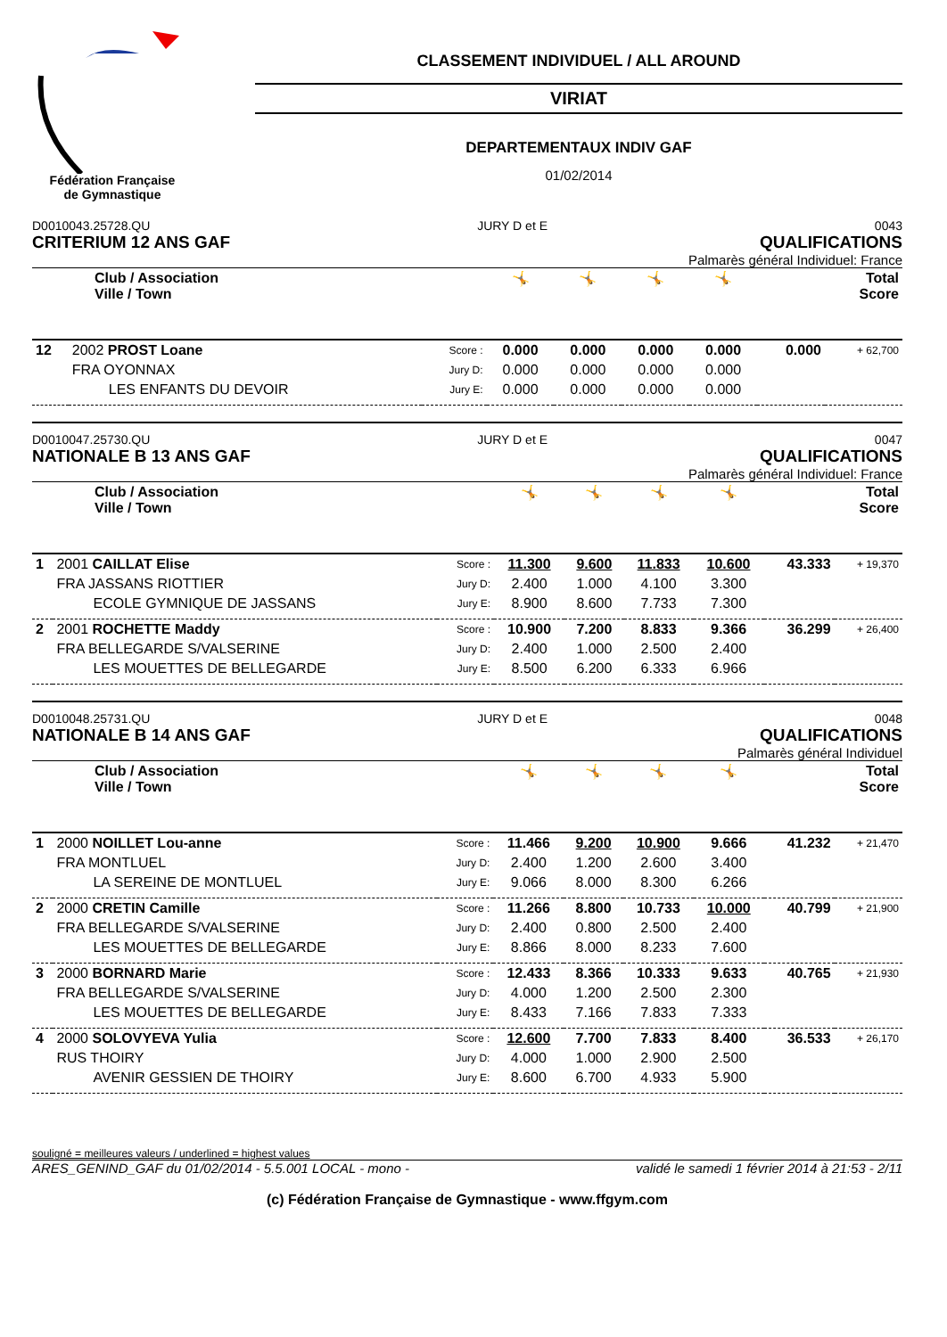Fédération Française de Gymnastique
CLASSEMENT INDIVIDUEL / ALL AROUND
VIRIAT
DEPARTEMENTAUX INDIV GAF
01/02/2014
D0010043.25728.QU JURY D et E 0043
CRITERIUM 12 ANS GAF QUALIFICATIONS
Palmarès général Individuel: France
| Club / Association Ville / Town | | | 🤸 | 🤸 | 🤸 | 🤸 | Total Score | |
| --- | --- | --- | --- | --- | --- | --- | --- | --- |
| 12 | 2002 PROST Loane | Score : | 0.000 | 0.000 | 0.000 | 0.000 | 0.000 | + 62,700 |
| | FRA OYONNAX | Jury D: | 0.000 | 0.000 | 0.000 | 0.000 | | |
| | LES ENFANTS DU DEVOIR | Jury E: | 0.000 | 0.000 | 0.000 | 0.000 | | |
D0010047.25730.QU JURY D et E 0047
NATIONALE B 13 ANS GAF QUALIFICATIONS
Palmarès général Individuel: France
| Club / Association Ville / Town | | | 🤸 | 🤸 | 🤸 | 🤸 | Total Score | |
| --- | --- | --- | --- | --- | --- | --- | --- | --- |
| 1 | 2001 CAILLAT Elise | Score : | 11.300 | 9.600 | 11.833 | 10.600 | 43.333 | + 19,370 |
| | FRA JASSANS RIOTTIER | Jury D: | 2.400 | 1.000 | 4.100 | 3.300 | | |
| | ECOLE GYMNIQUE DE JASSANS | Jury E: | 8.900 | 8.600 | 7.733 | 7.300 | | |
| 2 | 2001 ROCHETTE Maddy | Score : | 10.900 | 7.200 | 8.833 | 9.366 | 36.299 | + 26,400 |
| | FRA BELLEGARDE S/VALSERINE | Jury D: | 2.400 | 1.000 | 2.500 | 2.400 | | |
| | LES MOUETTES DE BELLEGARDE | Jury E: | 8.500 | 6.200 | 6.333 | 6.966 | | |
D0010048.25731.QU JURY D et E 0048
NATIONALE B 14 ANS GAF QUALIFICATIONS
Palmarès général Individuel
| Club / Association Ville / Town | | | 🤸 | 🤸 | 🤸 | 🤸 | Total Score | |
| --- | --- | --- | --- | --- | --- | --- | --- | --- |
| 1 | 2000 NOILLET Lou-anne | Score : | 11.466 | 9.200 | 10.900 | 9.666 | 41.232 | + 21,470 |
| | FRA MONTLUEL | Jury D: | 2.400 | 1.200 | 2.600 | 3.400 | | |
| | LA SEREINE DE MONTLUEL | Jury E: | 9.066 | 8.000 | 8.300 | 6.266 | | |
| 2 | 2000 CRETIN Camille | Score : | 11.266 | 8.800 | 10.733 | 10.000 | 40.799 | + 21,900 |
| | FRA BELLEGARDE S/VALSERINE | Jury D: | 2.400 | 0.800 | 2.500 | 2.400 | | |
| | LES MOUETTES DE BELLEGARDE | Jury E: | 8.866 | 8.000 | 8.233 | 7.600 | | |
| 3 | 2000 BORNARD Marie | Score : | 12.433 | 8.366 | 10.333 | 9.633 | 40.765 | + 21,930 |
| | FRA BELLEGARDE S/VALSERINE | Jury D: | 4.000 | 1.200 | 2.500 | 2.300 | | |
| | LES MOUETTES DE BELLEGARDE | Jury E: | 8.433 | 7.166 | 7.833 | 7.333 | | |
| 4 | 2000 SOLOVYEVA Yulia | Score : | 12.600 | 7.700 | 7.833 | 8.400 | 36.533 | + 26,170 |
| | RUS THOIRY | Jury D: | 4.000 | 1.000 | 2.900 | 2.500 | | |
| | AVENIR GESSIEN DE THOIRY | Jury E: | 8.600 | 6.700 | 4.933 | 5.900 | | |
souligné = meilleures valeurs / underlined = highest values
ARES_GENIND_GAF du 01/02/2014 - 5.5.001 LOCAL - mono - validé le samedi 1 février 2014 à 21:53 - 2/11
(c) Fédération Française de Gymnastique - www.ffgym.com